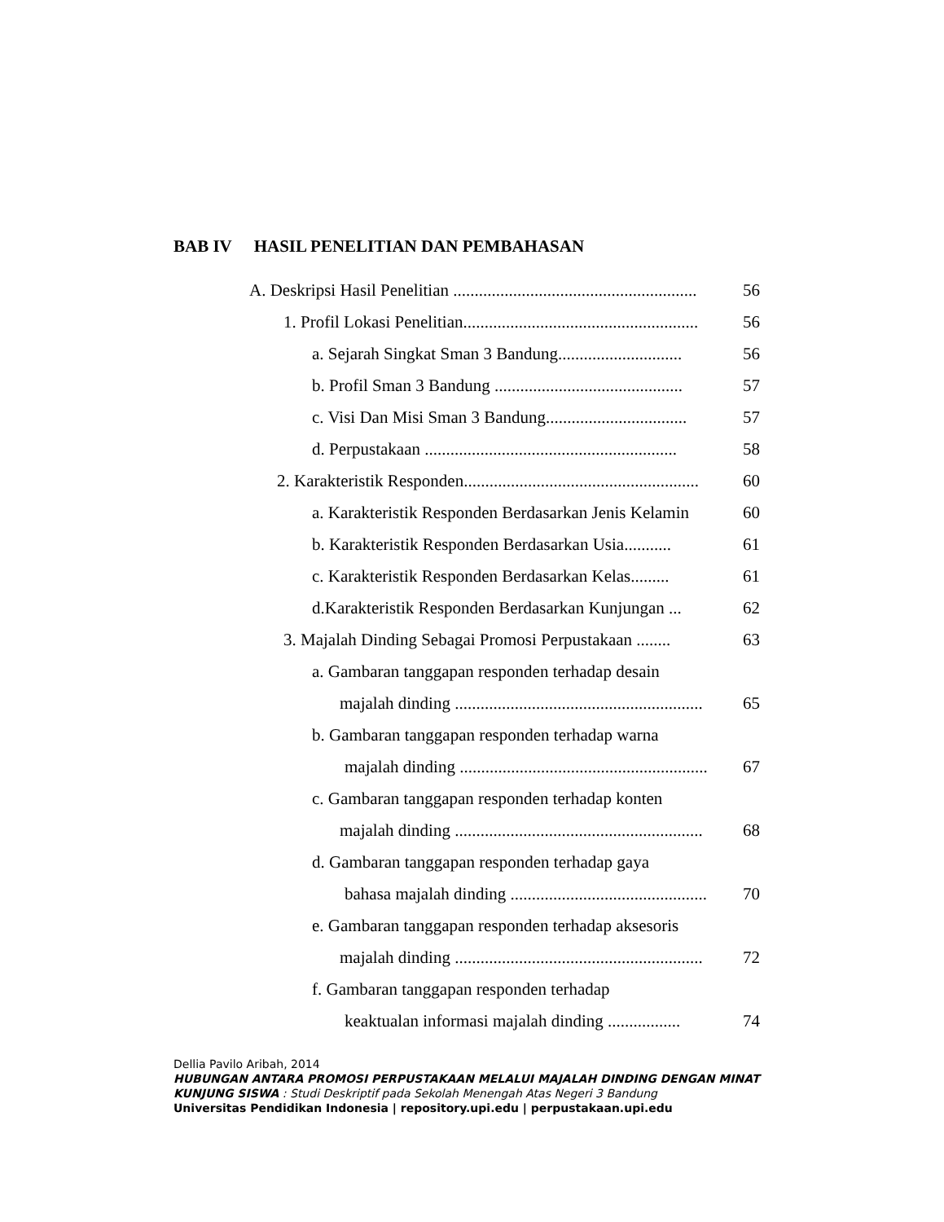BAB IV HASIL PENELITIAN DAN PEMBAHASAN
A. Deskripsi Hasil Penelitian ......................................................... 56
1. Profil Lokasi Penelitian....................................................... 56
a. Sejarah Singkat Sman 3 Bandung............................. 56
b. Profil Sman 3 Bandung ............................................ 57
c. Visi Dan Misi Sman 3 Bandung................................. 57
d. Perpustakaan ........................................................... 58
2. Karakteristik Responden....................................................... 60
a. Karakteristik Responden Berdasarkan Jenis Kelamin 60
b. Karakteristik Responden Berdasarkan Usia........... 61
c. Karakteristik Responden Berdasarkan Kelas......... 61
d.Karakteristik Responden Berdasarkan Kunjungan ... 62
3. Majalah Dinding Sebagai Promosi Perpustakaan ........ 63
a. Gambaran tanggapan responden terhadap desain
majalah dinding .......................................................... 65
b. Gambaran tanggapan responden terhadap warna
majalah dinding .......................................................... 67
c. Gambaran tanggapan responden terhadap konten
majalah dinding .......................................................... 68
d. Gambaran tanggapan responden terhadap gaya
bahasa majalah dinding .............................................. 70
e. Gambaran tanggapan responden terhadap aksesoris
majalah dinding .......................................................... 72
f. Gambaran tanggapan responden terhadap
keaktualan informasi majalah dinding ................. 74
Dellia Pavilo Aribah, 2014
HUBUNGAN ANTARA PROMOSI PERPUSTAKAAN MELALUI MAJALAH DINDING DENGAN MINAT KUNJUNG SISWA : Studi Deskriptif pada Sekolah Menengah Atas Negeri 3 Bandung
Universitas Pendidikan Indonesia | repository.upi.edu | perpustakaan.upi.edu